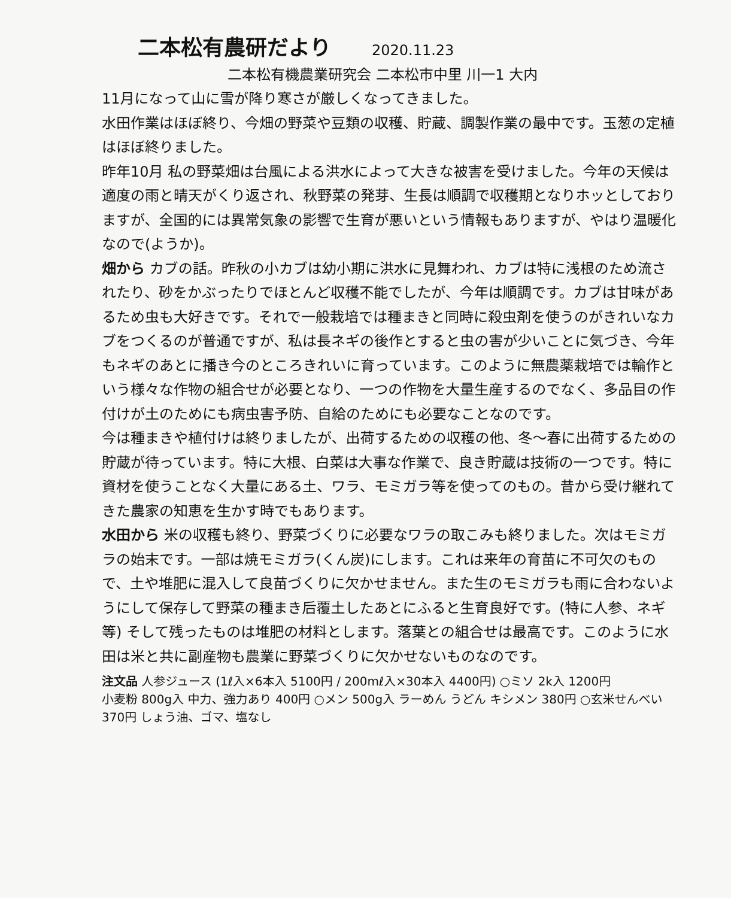二本松有農研だより
2020.11.23
二本松有機農業研究会 二本松市中里 川一1 大内
11月になって山に雪が降り寒さが厳しくなってきました。
水田作業はほぼ終り、今畑の野菜や豆類の収穫、貯蔵、調製作業の最中です。玉葱の定植はほぼ終りました。
昨年10月 私の野菜畑は台風による洪水によって大きな被害を受けました。今年の天候は適度の雨と晴天がくり返され、秋野菜の発芽、生長は順調で収穫期となりホッとしておりますが、全国的には異常気象の影響で生育が悪いという情報もありますが、やはり温暖化なので(ようか)。
畑から カブの話。昨秋の小カブは幼小期に洪水に見舞われ、カブは特に浅根のため流されたり、砂をかぶったりでほとんど収穫不能でしたが、今年は順調です。カブは甘味があるため虫も大好きです。それで一般栽培では種まきと同時に殺虫剤を使うのがきれいなカブをつくるのが普通ですが、私は長ネギの後作とすると虫の害が少いことに気づき、今年もネギのあとに播き今のところきれいに育っています。このように無農薬栽培では輪作という様々な作物の組合せが必要となり、一つの作物を大量生産するのでなく、多品目の作付けが土のためにも病虫害予防、自給のためにも必要なことなのです。
今は種まきや植付けは終りましたが、出荷するための収穫の他、冬〜春に出荷するための貯蔵が待っています。特に大根、白菜は大事な作業で、良き貯蔵は技術の一つです。特に資材を使うことなく大量にある土、ワラ、モミガラ等を使ってのもの。昔から受け継れてきた農家の知恵を生かす時でもあります。
水田から 米の収穫も終り、野菜づくりに必要なワラの取こみも終りました。次はモミガラの始末です。一部は焼モミガラ(くん炭)にします。これは来年の育苗に不可欠のもので、土や堆肥に混入して良苗づくりに欠かせません。また生のモミガラも雨に合わないようにして保存して野菜の種まき后覆土したあとにふると生育良好です。(特に人参、ネギ等) そして残ったものは堆肥の材料とします。落葉との組合せは最高です。このように水田は米と共に副産物も農業に野菜づくりに欠かせないものなのです。
注文品 人参ジュース (1ℓ入×6本入 5100円 / 200mℓ入×30本入 4400円) ○ミソ 2k入 1200円
小麦粉 800g入 中力、強力あり 400円 ○メン 500g入 ラーめん うどん キシメン 380円 ○玄米せんべい 370円 しょう油、ゴマ、塩なし